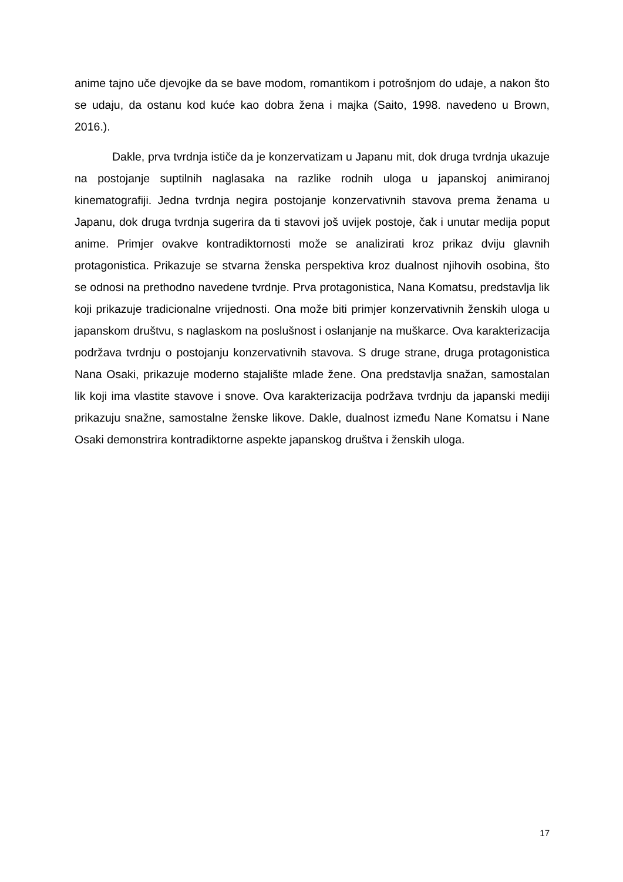anime tajno uče djevojke da se bave modom, romantikom i potrošnjom do udaje, a nakon što se udaju, da ostanu kod kuće kao dobra žena i majka (Saito, 1998. navedeno u Brown, 2016.).
Dakle, prva tvrdnja ističe da je konzervatizam u Japanu mit, dok druga tvrdnja ukazuje na postojanje suptilnih naglasaka na razlike rodnih uloga u japanskoj animiranoj kinematografiji. Jedna tvrdnja negira postojanje konzervativnih stavova prema ženama u Japanu, dok druga tvrdnja sugerira da ti stavovi još uvijek postoje, čak i unutar medija poput anime. Primjer ovakve kontradiktornosti može se analizirati kroz prikaz dviju glavnih protagonistica. Prikazuje se stvarna ženska perspektiva kroz dualnost njihovih osobina, što se odnosi na prethodno navedene tvrdnje. Prva protagonistica, Nana Komatsu, predstavlja lik koji prikazuje tradicionalne vrijednosti. Ona može biti primjer konzervativnih ženskih uloga u japanskom društvu, s naglaskom na poslušnost i oslanjanje na muškarce. Ova karakterizacija podržava tvrdnju o postojanju konzervativnih stavova. S druge strane, druga protagonistica Nana Osaki, prikazuje moderno stajalište mlade žene. Ona predstavlja snažan, samostalan lik koji ima vlastite stavove i snove. Ova karakterizacija podržava tvrdnju da japanski mediji prikazuju snažne, samostalne ženske likove. Dakle, dualnost između Nane Komatsu i Nane Osaki demonstrira kontradiktorne aspekte japanskog društva i ženskih uloga.
17